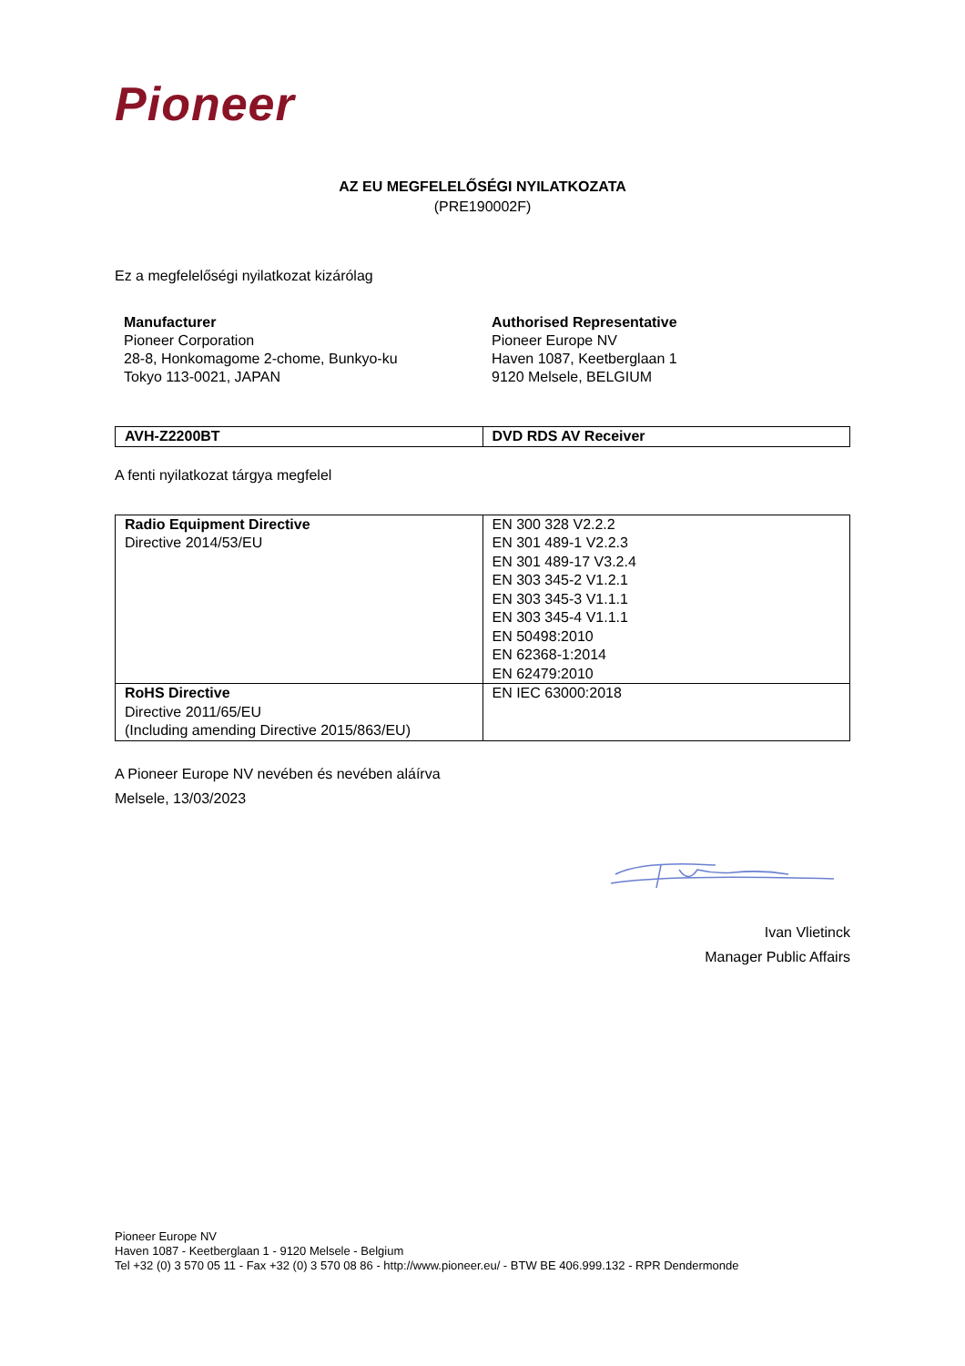Pioneer
AZ EU MEGFELELŐSÉGI NYILATKOZATA
(PRE190002F)
Ez a megfelelőségi nyilatkozat kizárólag
Manufacturer
Pioneer Corporation
28-8, Honkomagome 2-chome, Bunkyo-ku
Tokyo 113-0021, JAPAN
Authorised Representative
Pioneer Europe NV
Haven 1087, Keetberglaan 1
9120 Melsele, BELGIUM
| AVH-Z2200BT | DVD RDS AV Receiver |
A fenti nyilatkozat tárgya megfelel
| Radio Equipment Directive Directive 2014/53/EU | EN 300 328 V2.2.2 EN 301 489-1 V2.2.3 EN 301 489-17 V3.2.4 EN 303 345-2 V1.2.1 EN 303 345-3 V1.1.1 EN 303 345-4 V1.1.1 EN 50498:2010 EN 62368-1:2014 EN 62479:2010 |
| RoHS Directive Directive 2011/65/EU (Including amending Directive 2015/863/EU) | EN IEC 63000:2018 |
A Pioneer Europe NV nevében és nevében aláírva
Melsele, 13/03/2023
Ivan Vlietinck
Manager Public Affairs
Pioneer Europe NV
Haven 1087 - Keetberglaan 1 - 9120 Melsele - Belgium
Tel +32 (0) 3 570 05 11 - Fax +32 (0) 3 570 08 86 - http://www.pioneer.eu/ - BTW BE 406.999.132 - RPR Dendermonde